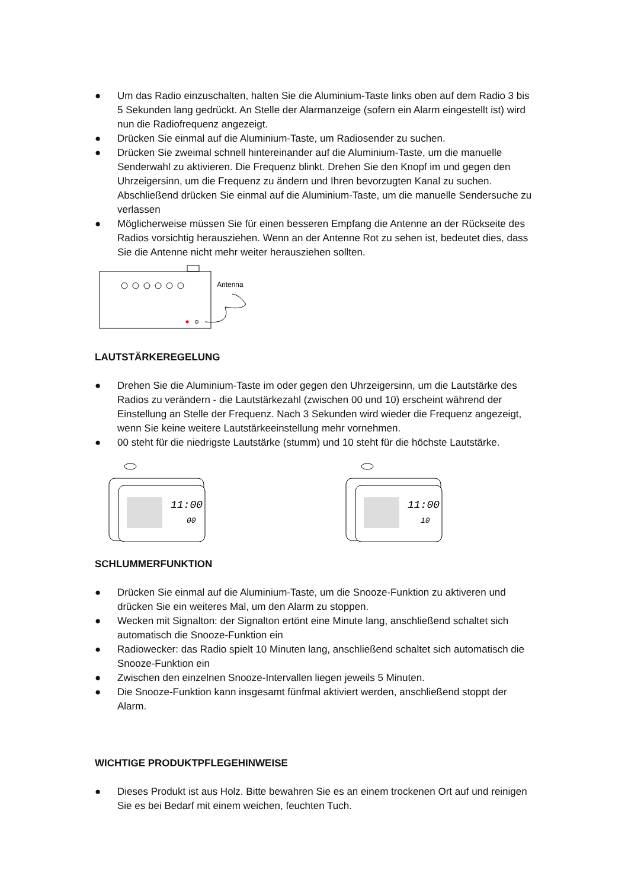● Um das Radio einzuschalten, halten Sie die Aluminium-Taste links oben auf dem Radio 3 bis 5 Sekunden lang gedrückt. An Stelle der Alarmanzeige (sofern ein Alarm eingestellt ist) wird nun die Radiofrequenz angezeigt.
● Drücken Sie einmal auf die Aluminium-Taste, um Radiosender zu suchen.
● Drücken Sie zweimal schnell hintereinander auf die Aluminium-Taste, um die manuelle Senderwahl zu aktivieren. Die Frequenz blinkt. Drehen Sie den Knopf im und gegen den Uhrzeigersinn, um die Frequenz zu ändern und Ihren bevorzugten Kanal zu suchen. Abschließend drücken Sie einmal auf die Aluminium-Taste, um die manuelle Sendersuche zu verlassen
● Möglicherweise müssen Sie für einen besseren Empfang die Antenne an der Rückseite des Radios vorsichtig herausziehen. Wenn an der Antenne Rot zu sehen ist, bedeutet dies, dass Sie die Antenne nicht mehr weiter herausziehen sollten.
Antenna
LAUTSTÄRKEREGELUNG
● Drehen Sie die Aluminium-Taste im oder gegen den Uhrzeigersinn, um die Lautstärke des Radios zu verändern - die Lautstärkezahl (zwischen 00 und 10) erscheint während der Einstellung an Stelle der Frequenz. Nach 3 Sekunden wird wieder die Frequenz angezeigt, wenn Sie keine weitere Lautstärkeeinstellung mehr vornehmen.
● 00 steht für die niedrigste Lautstärke (stumm) und 10 steht für die höchste Lautstärke.
11:00
00
11:00
10
SCHLUMMERFUNKTION
● Drücken Sie einmal auf die Aluminium-Taste, um die Snooze-Funktion zu aktiveren und drücken Sie ein weiteres Mal, um den Alarm zu stoppen.
● Wecken mit Signalton: der Signalton ertönt eine Minute lang, anschließend schaltet sich automatisch die Snooze-Funktion ein
● Radiowecker: das Radio spielt 10 Minuten lang, anschließend schaltet sich automatisch die Snooze-Funktion ein
● Zwischen den einzelnen Snooze-Intervallen liegen jeweils 5 Minuten.
● Die Snooze-Funktion kann insgesamt fünfmal aktiviert werden, anschließend stoppt der Alarm.
WICHTIGE PRODUKTPFLEGEHINWEISE
● Dieses Produkt ist aus Holz. Bitte bewahren Sie es an einem trockenen Ort auf und reinigen Sie es bei Bedarf mit einem weichen, feuchten Tuch.